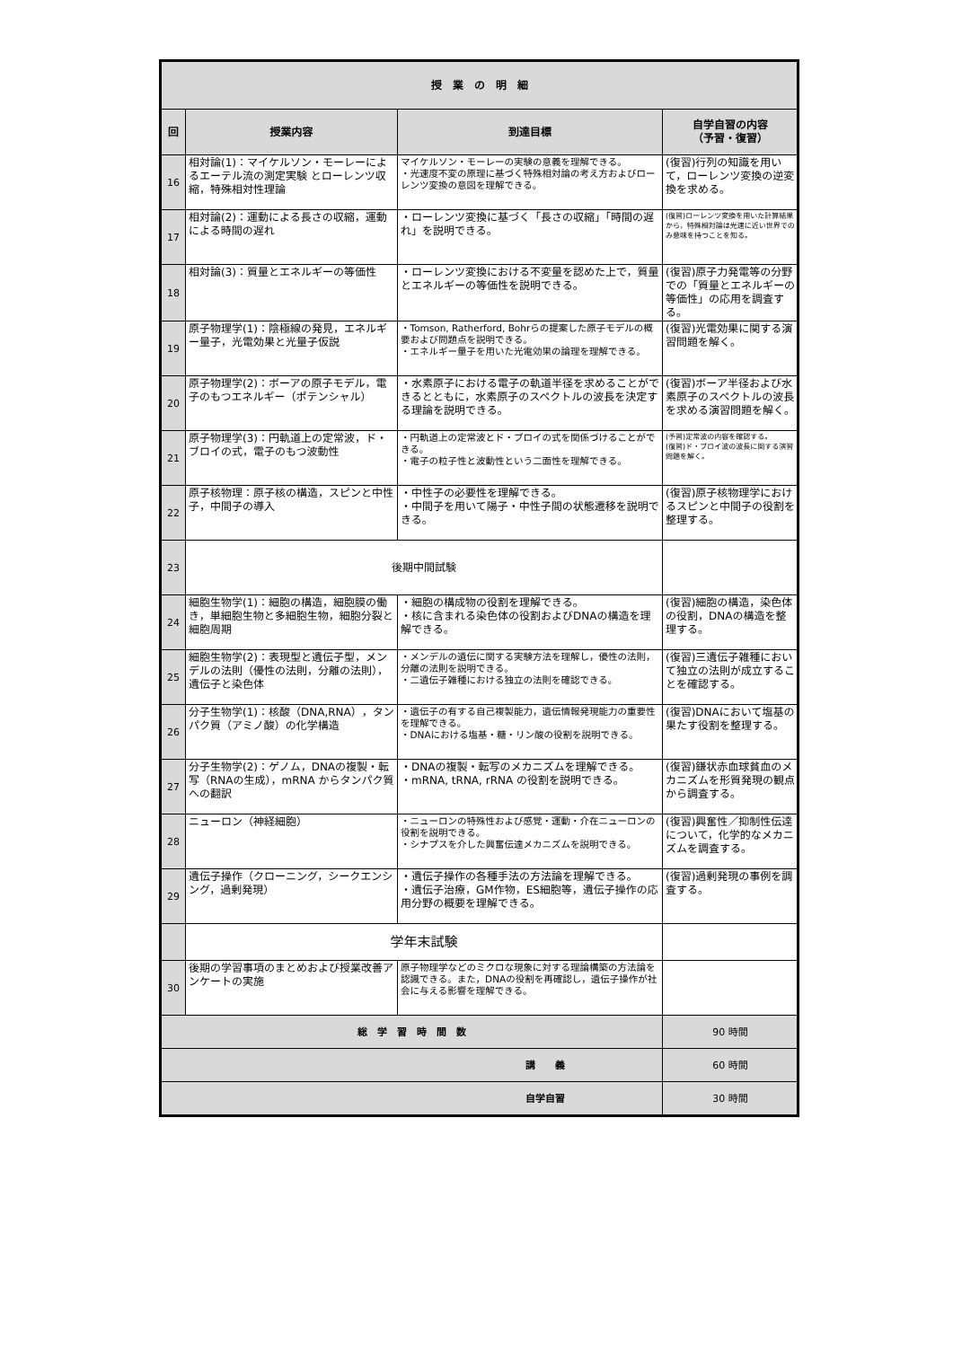| 授 業 の 明 細 | | | | |
| --- | --- | --- | --- | --- |
| 回 | 授業内容 | 到達目標 | 自学自習の内容 （予習・復習） | |
| 16 | 相対論(1)：マイケルソン・モーレーによるエーテル流の測定実験 とローレンツ収縮，特殊相対性理論 | マイケルソン・モーレーの実験の意義を理解できる。 ・光速度不変の原理に基づく特殊相対論の考え方およびローレンツ変換の意図を理解できる。 | (復習)行列の知識を用いて，ローレンツ変換の逆変換を求める。 | |
| 17 | 相対論(2)：運動による長さの収縮，運動による時間の遅れ | ・ローレンツ変換に基づく「長さの収縮」「時間の遅れ」を説明できる。 | (復習)ローレンツ変換を用いた計算結果から，特殊相対論は光速に近い世界でのみ意味を持つことを知る。 | |
| 18 | 相対論(3)：質量とエネルギーの等価性 | ・ローレンツ変換における不変量を認めた上で，質量とエネルギーの等価性を説明できる。 | (復習)原子力発電等の分野での「質量とエネルギーの等価性」の応用を調査する。 | |
| 19 | 原子物理学(1)：陰極線の発見，エネルギー量子，光電効果と光量子仮説 | ・Tomson, Ratherford, Bohrらの提案した原子モデルの概要および問題点を説明できる。 ・エネルギー量子を用いた光電効果の論理を理解できる。 | (復習)光電効果に関する演習問題を解く。 | |
| 20 | 原子物理学(2)：ボーアの原子モデル，電子のもつエネルギー（ポテンシャル） | ・水素原子における電子の軌道半径を求めることができるとともに，水素原子のスペクトルの波長を決定する理論を説明できる。 | (復習)ボーア半径および水素原子のスペクトルの波長を求める演習問題を解く。 | |
| 21 | 原子物理学(3)：円軌道上の定常波，ド・ブロイの式，電子のもつ波動性 | ・円軌道上の定常波とド・ブロイの式を関係づけることができる。 ・電子の粒子性と波動性という二面性を理解できる。 | (予習)定常波の内容を確認する。 (復習)ド・ブロイ波の波長に関する演習問題を解く。 | |
| 22 | 原子核物理：原子核の構造，スピンと中性子，中間子の導入 | ・中性子の必要性を理解できる。 ・中間子を用いて陽子・中性子間の状態遷移を説明できる。 | (復習)原子核物理学におけるスピンと中間子の役割を整理する。 | |
| 23 | 後期中間試験 | | | |
| 24 | 細胞生物学(1)：細胞の構造，細胞膜の働き，単細胞生物と多細胞生物，細胞分裂と細胞周期 | ・細胞の構成物の役割を理解できる。 ・核に含まれる染色体の役割およびDNAの構造を理解できる。 | (復習)細胞の構造，染色体の役割，DNAの構造を整理する。 | |
| 25 | 細胞生物学(2)：表現型と遺伝子型，メンデルの法則（優性の法則，分離の法則），遺伝子と染色体 | ・メンデルの遺伝に関する実験方法を理解し，優性の法則，分離の法則を説明できる。 ・二遺伝子雑種における独立の法則を確認できる。 | (復習)三遺伝子雑種において独立の法則が成立することを確認する。 | |
| 26 | 分子生物学(1)：核酸（DNA,RNA），タンパク質（アミノ酸）の化学構造 | ・遺伝子の有する自己複製能力，遺伝情報発現能力の重要性を理解できる。 ・DNAにおける塩基・糖・リン酸の役割を説明できる。 | (復習)DNAにおいて塩基の果たす役割を整理する。 | |
| 27 | 分子生物学(2)：ゲノム，DNAの複製・転写（RNAの生成），mRNA からタンパク質への翻訳 | ・DNAの複製・転写のメカニズムを理解できる。 ・mRNA, tRNA, rRNA の役割を説明できる。 | (復習)鎌状赤血球貧血のメカニズムを形質発現の観点から調査する。 | |
| 28 | ニューロン（神経細胞） | ・ニューロンの特殊性および感覚・運動・介在ニューロンの役割を説明できる。 ・シナプスを介した興奮伝達メカニズムを説明できる。 | (復習)興奮性／抑制性伝達について，化学的なメカニズムを調査する。 | |
| 29 | 遺伝子操作（クローニング，シークエンシング，過剰発現） | ・遺伝子操作の各種手法の方法論を理解できる。 ・遺伝子治療，GM作物，ES細胞等，遺伝子操作の応用分野の概要を理解できる。 | (復習)過剰発現の事例を調査する。 | |
| | 学年末試験 | | | |
| 30 | 後期の学習事項のまとめおよび授業改善アンケートの実施 | 原子物理学などのミクロな現象に対する理論構築の方法論を認識できる。また，DNAの役割を再確認し，遺伝子操作が社会に与える影響を理解できる。 | | |
| 総 学 習 時 間 数 | | | 90 時間 | |
| 講 義 | | | 60 時間 | |
| 自学自習 | | | 30 時間 | |